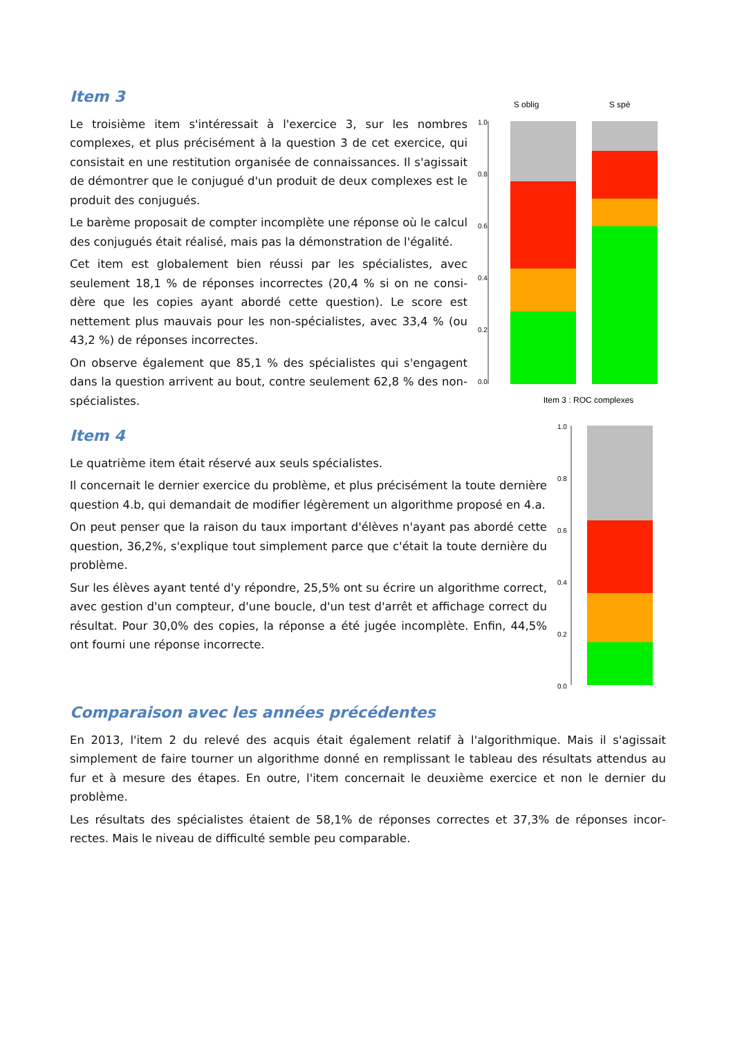Item 3
Le troisième item s'intéressait à l'exercice 3, sur les nombres complexes, et plus précisément à la question 3 de cet exercice, qui consistait en une restitution organisée de connaissances. Il s'agis­sait de démontrer que le conjugué d'un produit de deux complexes est le produit des conjugués.
Le barème proposait de compter incomplète une réponse où le calcul des conjugués était réalisé, mais pas la démonstration de l'égalité.
Cet item est globalement bien réussi par les spécialistes, avec seulement 18,1 % de réponses incorrectes (20,4 % si on ne consi­dère que les copies ayant abordé cette question). Le score est nettement plus mauvais pour les non-spécialistes, avec 33,4 % (ou 43,2 %) de réponses incorrectes.
On observe également que 85,1 % des spécialistes qui s'engagent dans la question arrivent au bout, contre seulement 62,8 % des non-spécialistes.
S oblig
S spé
1.0
0.8
0.6
0.4
0.2
0.0
Item 3 : ROC complexes
Item 4
Le quatrième item était réservé aux seuls spécialistes.
Il concernait le dernier exercice du problème, et plus précisément la toute dernière question 4.b, qui demandait de modifier légèrement un algorithme proposé en 4.a.
On peut penser que la raison du taux important d'élèves n'ayant pas abordé cette question, 36,2%, s'explique tout simplement parce que c'était la toute dernière du problème.
Sur les élèves ayant tenté d'y répondre, 25,5% ont su écrire un algorithme correct, avec gestion d'un compteur, d'une boucle, d'un test d'arrêt et affichage correct du résultat. Pour 30,0% des copies, la réponse a été jugée incomplète. Enfin, 44,5% ont fourni une réponse incorrecte.
1.0
0.8
0.6
0.4
0.2
0.0
Comparaison avec les années précédentes
En 2013, l'item 2 du relevé des acquis était également relatif à l'algorithmique. Mais il s'agissait simplement de faire tourner un algorithme donné en remplissant le tableau des résultats attendus au fur et à mesure des étapes. En outre, l'item concernait le deuxième exercice et non le dernier du problème.
Les résultats des spécialistes étaient de 58,1% de réponses correctes et 37,3% de réponses incor­rectes. Mais le niveau de difficulté semble peu comparable.